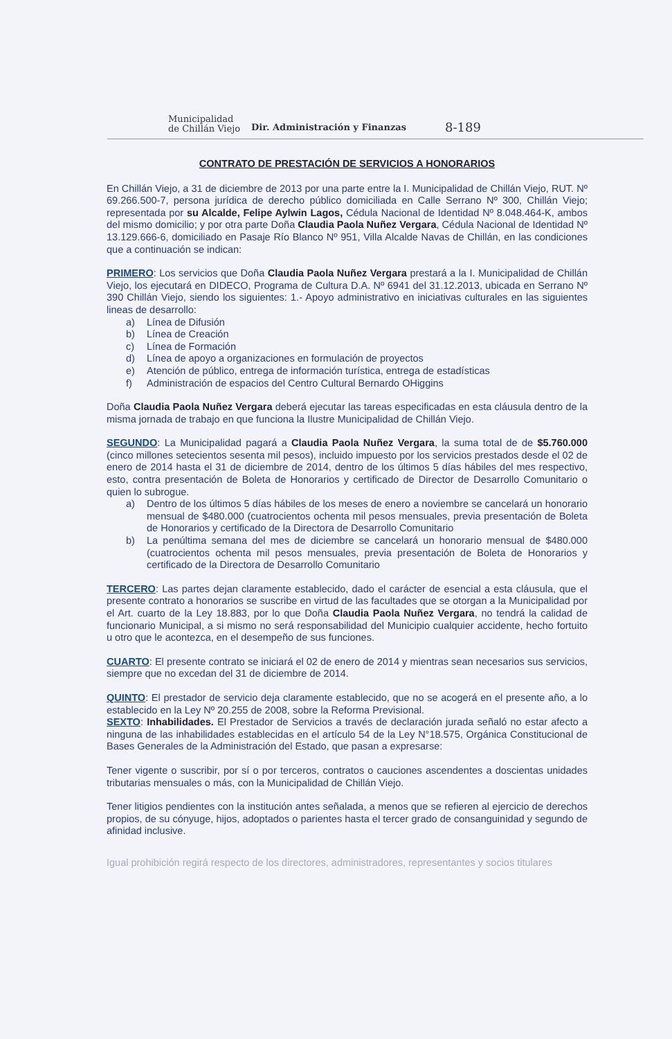Municipalidad
de Chillán Viejo
Dir. Administración y Finanzas
8-189
CONTRATO DE PRESTACIÓN DE SERVICIOS A HONORARIOS
En Chillán Viejo, a 31 de diciembre de 2013 por una parte entre la I. Municipalidad de Chillán Viejo, RUT. Nº 69.266.500-7, persona jurídica de derecho público domiciliada en Calle Serrano Nº 300, Chillán Viejo; representada por su Alcalde, Felipe Aylwin Lagos, Cédula Nacional de Identidad Nº 8.048.464-K, ambos del mismo domicilio; y por otra parte Doña Claudia Paola Nuñez Vergara, Cédula Nacional de Identidad Nº 13.129.666-6, domiciliado en Pasaje Río Blanco Nº 951, Villa Alcalde Navas de Chillán, en las condiciones que a continuación se indican:
PRIMERO: Los servicios que Doña Claudia Paola Nuñez Vergara prestará a la I. Municipalidad de Chillán Viejo, los ejecutará en DIDECO, Programa de Cultura D.A. Nº 6941 del 31.12.2013, ubicada en Serrano Nº 390 Chillán Viejo, siendo los siguientes: 1.- Apoyo administrativo en iniciativas culturales en las siguientes lineas de desarrollo:
a) Línea de Difusión
b) Línea de Creación
c) Línea de Formación
d) Línea de apoyo a organizaciones en formulación de proyectos
e) Atención de público, entrega de información turística, entrega de estadísticas
f) Administración de espacios del Centro Cultural Bernardo OHiggins
Doña Claudia Paola Nuñez Vergara deberá ejecutar las tareas especificadas en esta cláusula dentro de la misma jornada de trabajo en que funciona la Ilustre Municipalidad de Chillán Viejo.
SEGUNDO: La Municipalidad pagará a Claudia Paola Nuñez Vergara, la suma total de de $5.760.000 (cinco millones setecientos sesenta mil pesos), incluido impuesto por los servicios prestados desde el 02 de enero de 2014 hasta el 31 de diciembre de 2014, dentro de los últimos 5 días hábiles del mes respectivo, esto, contra presentación de Boleta de Honorarios y certificado de Director de Desarrollo Comunitario o quien lo subrogue.
a) Dentro de los últimos 5 días hábiles de los meses de enero a noviembre se cancelará un honorario mensual de $480.000 (cuatrocientos ochenta mil pesos mensuales, previa presentación de Boleta de Honorarios y certificado de la Directora de Desarrollo Comunitario
b) La penúltima semana del mes de diciembre se cancelará un honorario mensual de $480.000 (cuatrocientos ochenta mil pesos mensuales, previa presentación de Boleta de Honorarios y certificado de la Directora de Desarrollo Comunitario
TERCERO: Las partes dejan claramente establecido, dado el carácter de esencial a esta cláusula, que el presente contrato a honorarios se suscribe en virtud de las facultades que se otorgan a la Municipalidad por el Art. cuarto de la Ley 18.883, por lo que Doña Claudia Paola Nuñez Vergara, no tendrá la calidad de funcionario Municipal, a si mismo no será responsabilidad del Municipio cualquier accidente, hecho fortuito u otro que le acontezca, en el desempeño de sus funciones.
CUARTO: El presente contrato se iniciará el 02 de enero de 2014 y mientras sean necesarios sus servicios, siempre que no excedan del 31 de diciembre de 2014.
QUINTO: El prestador de servicio deja claramente establecido, que no se acogerá en el presente año, a lo establecido en la Ley Nº 20.255 de 2008, sobre la Reforma Previsional.
SEXTO: Inhabilidades. El Prestador de Servicios a través de declaración jurada señaló no estar afecto a ninguna de las inhabilidades establecidas en el artículo 54 de la Ley N°18.575, Orgánica Constitucional de Bases Generales de la Administración del Estado, que pasan a expresarse:
Tener vigente o suscribir, por sí o por terceros, contratos o cauciones ascendentes a doscientas unidades tributarias mensuales o más, con la Municipalidad de Chillán Viejo.
Tener litigios pendientes con la institución antes señalada, a menos que se refieren al ejercicio de derechos propios, de su cónyuge, hijos, adoptados o parientes hasta el tercer grado de consanguinidad y segundo de afinidad inclusive.
Igual prohibición regirá respecto de los directores, administradores, representantes y socios titulares